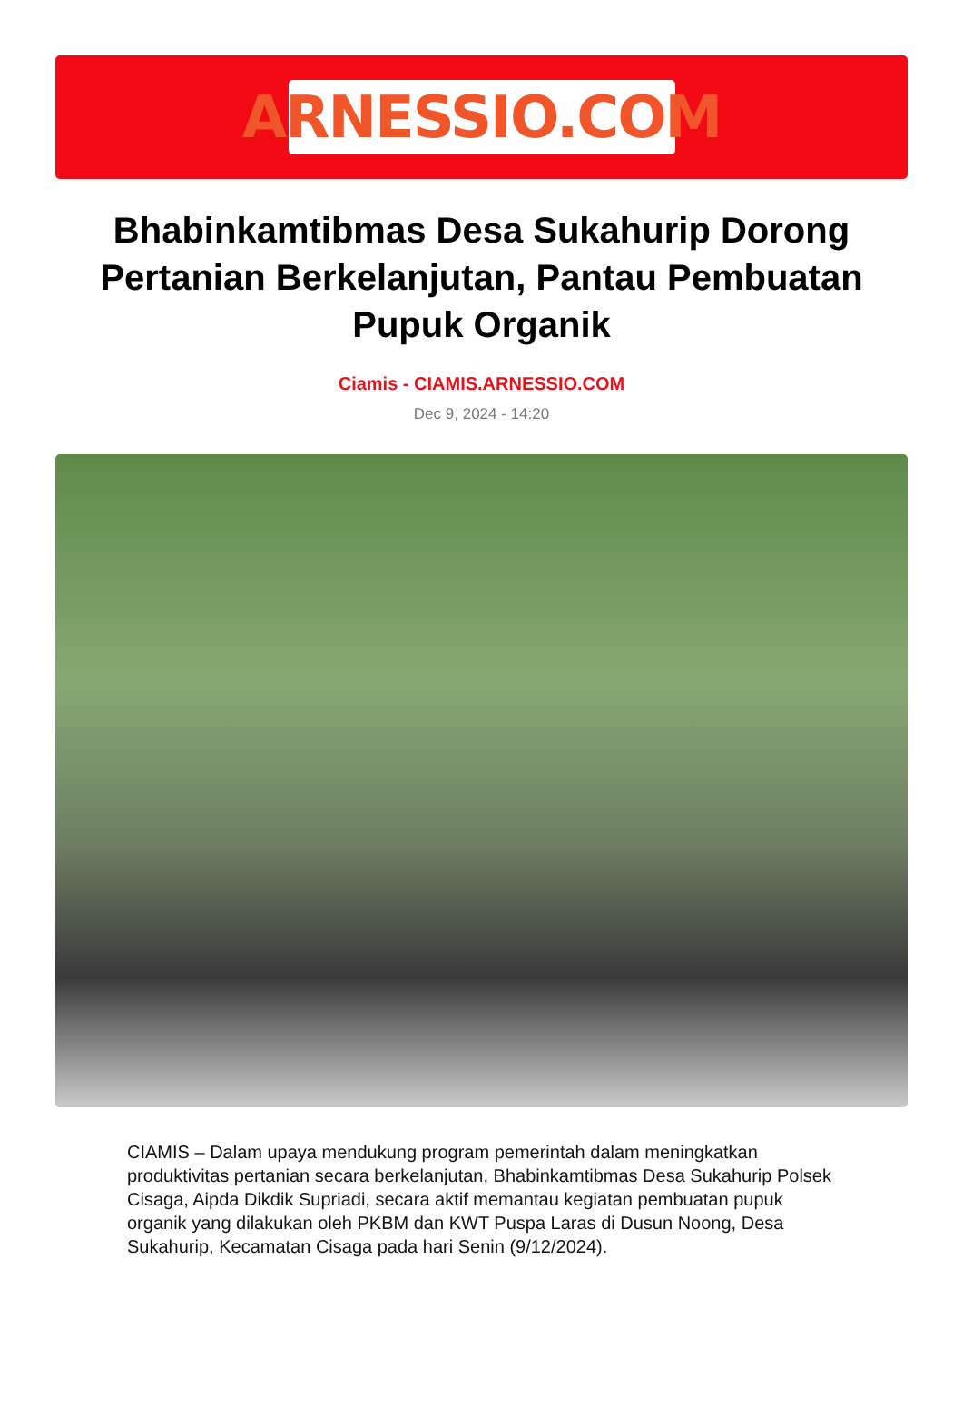ARNESSIO.COM
Bhabinkamtibmas Desa Sukahurip Dorong Pertanian Berkelanjutan, Pantau Pembuatan Pupuk Organik
Ciamis - CIAMIS.ARNESSIO.COM
Dec 9, 2024 - 14:20
CIAMIS – Dalam upaya mendukung program pemerintah dalam meningkatkan produktivitas pertanian secara berkelanjutan, Bhabinkamtibmas Desa Sukahurip Polsek Cisaga, Aipda Dikdik Supriadi, secara aktif memantau kegiatan pembuatan pupuk organik yang dilakukan oleh PKBM dan KWT Puspa Laras di Dusun Noong, Desa Sukahurip, Kecamatan Cisaga pada hari Senin (9/12/2024).